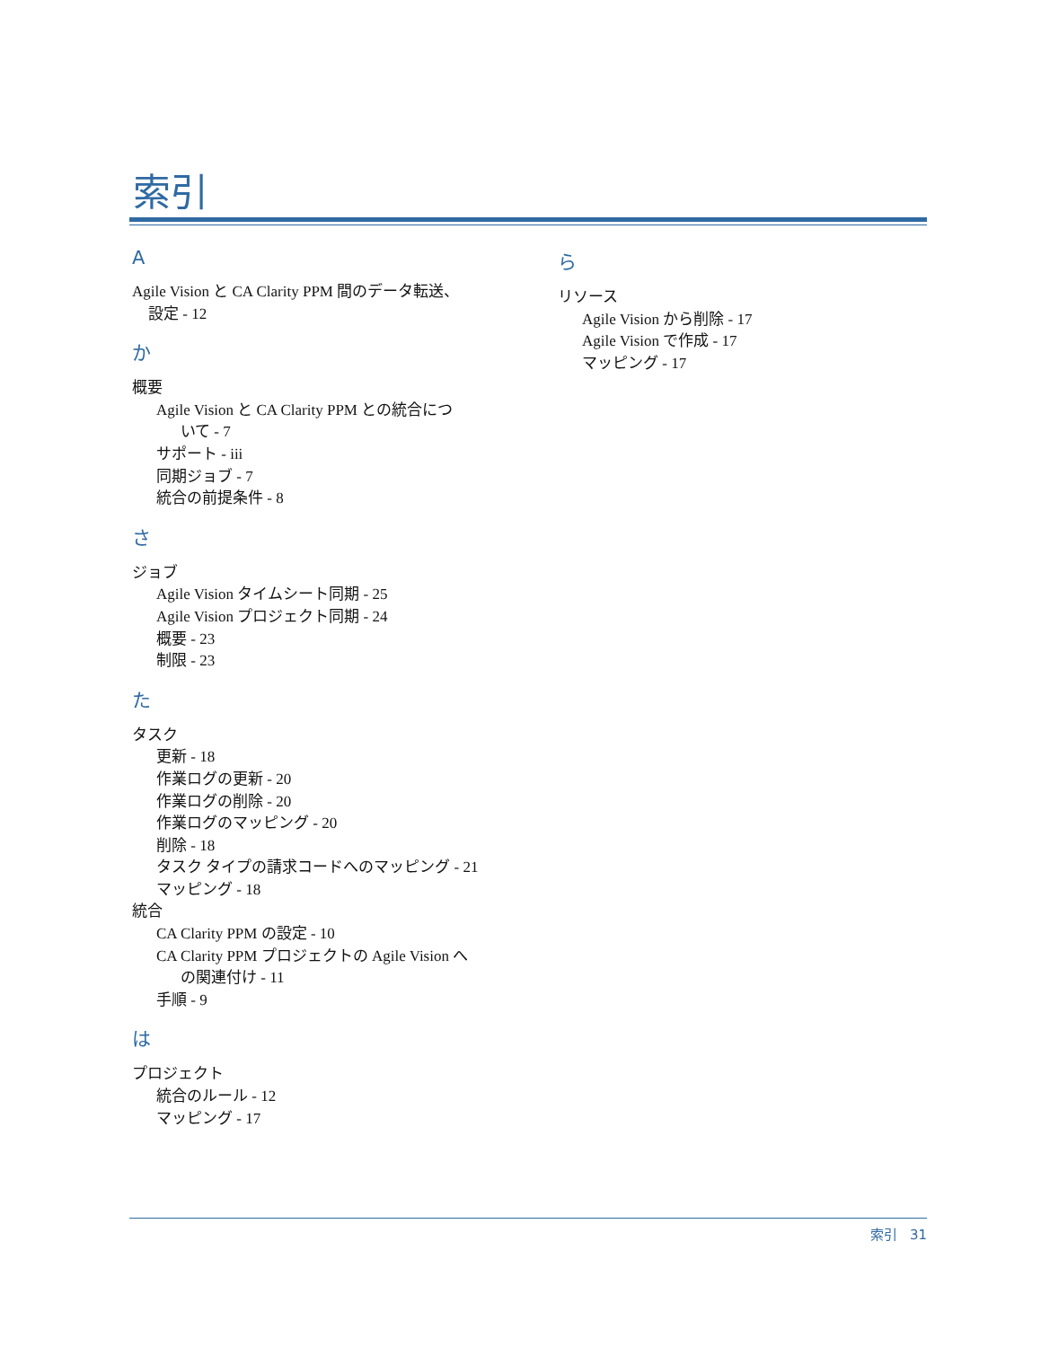索引
A
Agile Vision と CA Clarity PPM 間のデータ転送、
設定 - 12
か
概要
Agile Vision と CA Clarity PPM との統合につ
いて - 7
サポート - iii
同期ジョブ - 7
統合の前提条件 - 8
さ
ジョブ
Agile Vision タイムシート同期 - 25
Agile Vision プロジェクト同期 - 24
概要 - 23
制限 - 23
た
タスク
更新 - 18
作業ログの更新 - 20
作業ログの削除 - 20
作業ログのマッピング - 20
削除 - 18
タスク タイプの請求コードへのマッピング - 21
マッピング - 18
統合
CA Clarity PPM の設定 - 10
CA Clarity PPM プロジェクトの Agile Vision へ
の関連付け - 11
手順 - 9
は
プロジェクト
統合のルール - 12
マッピング - 17
ら
リソース
Agile Vision から削除 - 17
Agile Vision で作成 - 17
マッピング - 17
索引 31